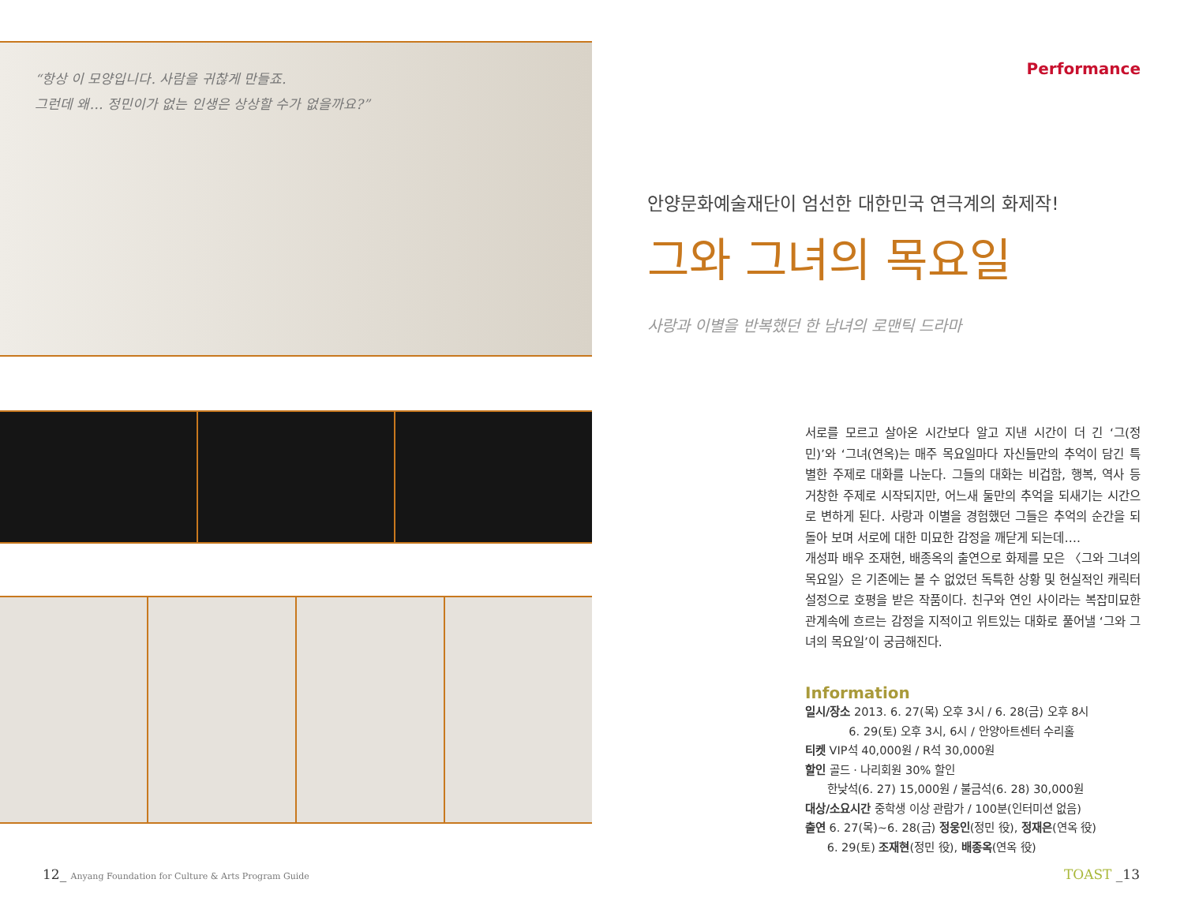“항상 이 모양입니다. 사람을 귀찮게 만들죠.
그런데 왜… 정민이가 없는 인생은 상상할 수가 없을까요?”
Performance
안양문화예술재단이 엄선한 대한민국 연극계의 화제작!
그와 그녀의 목요일
사랑과 이별을 반복했던 한 남녀의 로맨틱 드라마
서로를 모르고 살아온 시간보다 알고 지낸 시간이 더 긴 ‘그(정민)’와 ‘그녀(연옥)는 매주 목요일마다 자신들만의 추억이 담긴 특별한 주제로 대화를 나눈다. 그들의 대화는 비겁함, 행복, 역사 등 거창한 주제로 시작되지만, 어느새 둘만의 추억을 되새기는 시간으로 변하게 된다. 사랑과 이별을 경험했던 그들은 추억의 순간을 되돌아 보며 서로에 대한 미묘한 감정을 깨닫게 되는데….
개성파 배우 조재현, 배종옥의 출연으로 화제를 모은 〈그와 그녀의 목요일〉은 기존에는 볼 수 없었던 독특한 상황 및 현실적인 캐릭터 설정으로 호평을 받은 작품이다. 친구와 연인 사이라는 복잡미묘한 관계속에 흐르는 감정을 지적이고 위트있는 대화로 풀어낼 ‘그와 그녀의 목요일’이 궁금해진다.
Information
일시/장소 2013. 6. 27(목) 오후 3시 / 6. 28(금) 오후 8시
6. 29(토) 오후 3시, 6시 / 안양아트센터 수리홀
티켓 VIP석 40,000원 / R석 30,000원
할인 골드 · 나리회원 30% 할인
한낮석(6. 27) 15,000원 / 불금석(6. 28) 30,000원
대상/소요시간 중학생 이상 관람가 / 100분(인터미션 없음)
출연 6. 27(목)~6. 28(금) 정웅인(정민 役), 정재은(연옥 役)
6. 29(토) 조재현(정민 役), 배종옥(연옥 役)
12_ Anyang Foundation for Culture & Arts Program Guide
TOAST _13